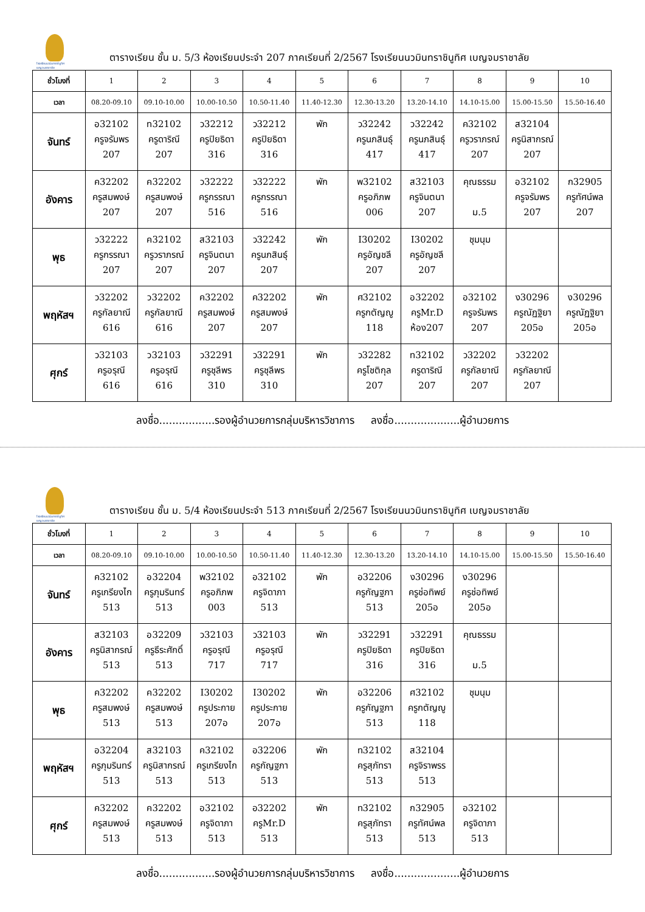โรงเรียนนวมินทราชินูทิศ เบญจมราชาลัย
ตารางเรียน ชั้น ม. 5/3 ห้องเรียนประจำ 207 ภาคเรียนที่ 2/2567 โรงเรียนนวมินทราชินูทิศ เบญจมราชาลัย
| ชั่วโมงที่ | 1 | 2 | 3 | 4 | 5 | 6 | 7 | 8 | 9 | 10 |
| เวลา | 08.20-09.10 | 09.10-10.00 | 10.00-10.50 | 10.50-11.40 | 11.40-12.30 | 12.30-13.20 | 13.20-14.10 | 14.10-15.00 | 15.00-15.50 | 15.50-16.40 |
| จันทร์ | อ32102 ครูจรัมพร 207 | ท32102 ครูดาริณี 207 | ว32212 ครูปิยธิดา 316 | ว32212 ครูปิยธิดา 316 | พัก | ว32242 ครูนภสินธุ์ 417 | ว32242 ครูนภสินธุ์ 417 | ค32102 ครูวราภรณ์ 207 | ส32104 ครูนิสากรณ์ 207 | |
| อังคาร | ค32202 ครูสมพงษ์ 207 | ค32202 ครูสมพงษ์ 207 | ว32222 ครูกรรณา 516 | ว32222 ครูกรรณา 516 | พัก | พ32102 ครูอภิภพ 006 | ส32103 ครูจินตนา 207 | คุณธรรม ม.5 | อ32102 ครูจรัมพร 207 | ก32905 ครูทัศน์พล 207 |
| พุธ | ว32222 ครูกรรณา 207 | ค32102 ครูวราภรณ์ 207 | ส32103 ครูจินตนา 207 | ว32242 ครูนภสินธุ์ 207 | พัก | I30202 ครูอัญชลี 207 | I30202 ครูอัญชลี 207 | ชุมนุม | | |
| พฤหัสฯ | ว32202 ครูกัลยาณี 616 | ว32202 ครูกัลยาณี 616 | ค32202 ครูสมพงษ์ 207 | ค32202 ครูสมพงษ์ 207 | พัก | ศ32102 ครูกตัญญู 118 | อ32202 ครูMr.D ห้อง207 | อ32102 ครูจรัมพร 207 | ง30296 ครูณัฏฐิยา 205อ | ง30296 ครูณัฏฐิยา 205อ |
| ศุกร์ | ว32103 ครูอรุณี 616 | ว32103 ครูอรุณี 616 | ว32291 ครูชุลีพร 310 | ว32291 ครูชุลีพร 310 | พัก | ว32282 ครูโชติกุล 207 | ท32102 ครูดาริณี 207 | ว32202 ครูกัลยาณี 207 | ว32202 ครูกัลยาณี 207 | |
ลงชื่อ.................รองผู้อำนวยการกลุ่มบริหารวิชาการ ลงชื่อ....................ผู้อำนวยการ
โรงเรียนนวมินทราชินูทิศ เบญจมราชาลัย
ตารางเรียน ชั้น ม. 5/4 ห้องเรียนประจำ 513 ภาคเรียนที่ 2/2567 โรงเรียนนวมินทราชินูทิศ เบญจมราชาลัย
| ชั่วโมงที่ | 1 | 2 | 3 | 4 | 5 | 6 | 7 | 8 | 9 | 10 |
| เวลา | 08.20-09.10 | 09.10-10.00 | 10.00-10.50 | 10.50-11.40 | 11.40-12.30 | 12.30-13.20 | 13.20-14.10 | 14.10-15.00 | 15.00-15.50 | 15.50-16.40 |
| จันทร์ | ค32102 ครูเกรียงไก 513 | อ32204 ครูภุมรินทร์ 513 | พ32102 ครูอภิภพ 003 | อ32102 ครูจิดาภา 513 | พัก | อ32206 ครูกัญฐภา 513 | ง30296 ครูช่อทิพย์ 205อ | ง30296 ครูช่อทิพย์ 205อ | | |
| อังคาร | ส32103 ครูนิสากรณ์ 513 | อ32209 ครูธีระศักดิ์ 513 | ว32103 ครูอรุณี 717 | ว32103 ครูอรุณี 717 | พัก | ว32291 ครูปิยธิดา 316 | ว32291 ครูปิยธิดา 316 | คุณธรรม ม.5 | | |
| พุธ | ค32202 ครูสมพงษ์ 513 | ค32202 ครูสมพงษ์ 513 | I30202 ครูประกาย 207อ | I30202 ครูประกาย 207อ | พัก | อ32206 ครูกัญฐภา 513 | ศ32102 ครูกตัญญู 118 | ชุมนุม | | |
| พฤหัสฯ | อ32204 ครูภุมรินทร์ 513 | ส32103 ครูนิสากรณ์ 513 | ค32102 ครูเกรียงไก 513 | อ32206 ครูกัญฐภา 513 | พัก | ท32102 ครูสุภัทรา 513 | ส32104 ครูจิราพรร 513 | | | |
| ศุกร์ | ค32202 ครูสมพงษ์ 513 | ค32202 ครูสมพงษ์ 513 | อ32102 ครูจิดาภา 513 | อ32202 ครูMr.D 513 | พัก | ท32102 ครูสุภัทรา 513 | ก32905 ครูทัศน์พล 513 | อ32102 ครูจิดาภา 513 | | |
ลงชื่อ.................รองผู้อำนวยการกลุ่มบริหารวิชาการ ลงชื่อ....................ผู้อำนวยการ